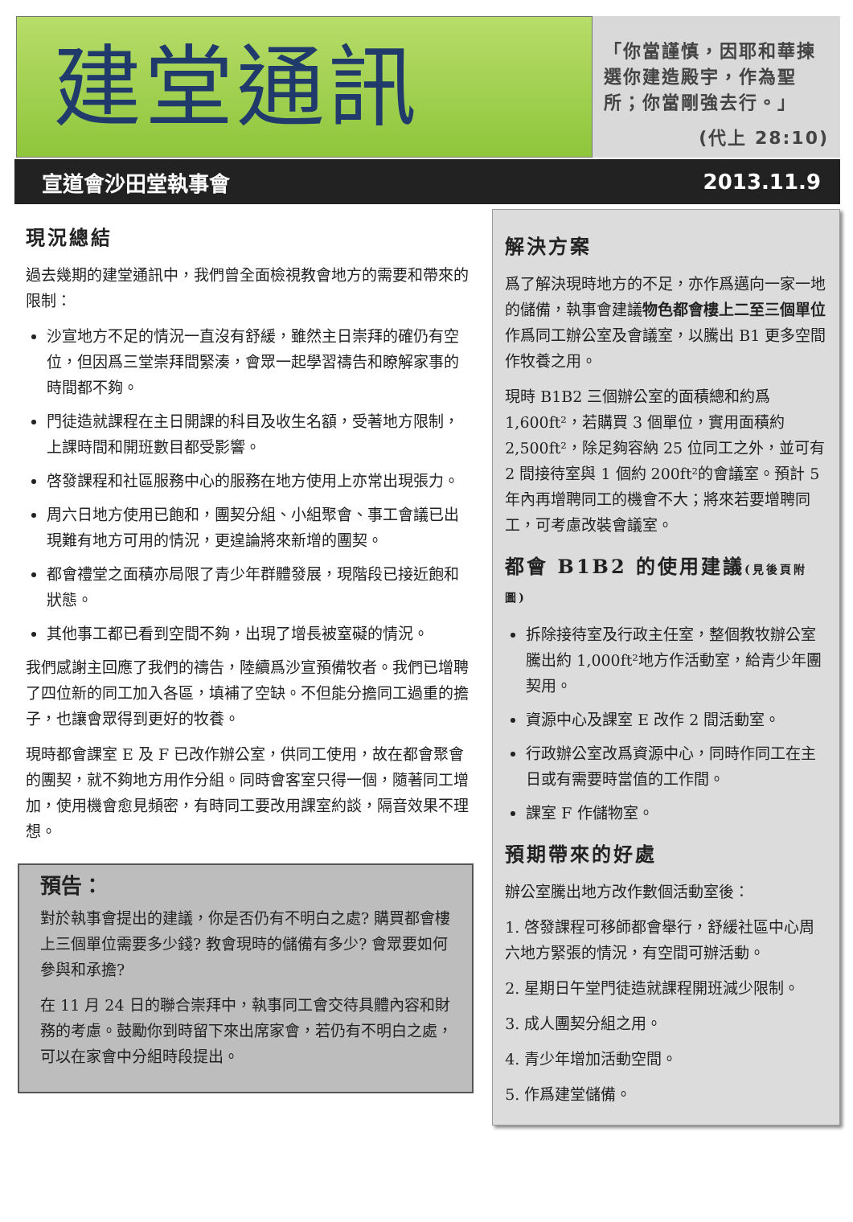建堂通訊
「你當謹慎，因耶和華揀選你建造殿宇，作為聖所；你當剛強去行。」
(代上 28:10)
宣道會沙田堂執事會 2013.11.9
現況總結
過去幾期的建堂通訊中，我們曾全面檢視教會地方的需要和帶來的限制：
沙宣地方不足的情況一直沒有舒緩，雖然主日崇拜的確仍有空位，但因爲三堂崇拜間緊湊，會眾一起學習禱告和瞭解家事的時間都不夠。
門徒造就課程在主日開課的科目及收生名額，受著地方限制，上課時間和開班數目都受影響。
啓發課程和社區服務中心的服務在地方使用上亦常出現張力。
周六日地方使用已飽和，團契分組、小組聚會、事工會議已出現難有地方可用的情況，更遑論將來新增的團契。
都會禮堂之面積亦局限了青少年群體發展，現階段已接近飽和狀態。
其他事工都已看到空間不夠，出現了增長被窒礙的情況。
我們感謝主回應了我們的禱告，陸續爲沙宣預備牧者。我們已增聘了四位新的同工加入各區，填補了空缺。不但能分擔同工過重的擔子，也讓會眾得到更好的牧養。
現時都會課室 E 及 F 已改作辦公室，供同工使用，故在都會聚會的團契，就不夠地方用作分組。同時會客室只得一個，隨著同工增加，使用機會愈見頻密，有時同工要改用課室約談，隔音效果不理想。
預告：
對於執事會提出的建議，你是否仍有不明白之處? 購買都會樓上三個單位需要多少錢? 教會現時的儲備有多少? 會眾要如何參與和承擔?
在 11 月 24 日的聯合崇拜中，執事同工會交待具體內容和財務的考慮。鼓勵你到時留下來出席家會，若仍有不明白之處，可以在家會中分組時段提出。
解決方案
爲了解決現時地方的不足，亦作爲邁向一家一地的儲備，執事會建議物色都會樓上二至三個單位作爲同工辦公室及會議室，以騰出 B1 更多空間作牧養之用。
現時 B1B2 三個辦公室的面積總和約爲 1,600ft²，若購買 3 個單位，實用面積約 2,500ft²，除足夠容納 25 位同工之外，並可有 2 間接待室與 1 個約 200ft²的會議室。預計 5 年內再增聘同工的機會不大；將來若要增聘同工，可考慮改裝會議室。
都會 B1B2 的使用建議(見後頁附圖)
拆除接待室及行政主任室，整個教牧辦公室騰出約 1,000ft²地方作活動室，給青少年團契用。
資源中心及課室 E 改作 2 間活動室。
行政辦公室改爲資源中心，同時作同工在主日或有需要時當值的工作間。
課室 F 作儲物室。
預期帶來的好處
辦公室騰出地方改作數個活動室後：
1. 啓發課程可移師都會舉行，舒緩社區中心周六地方緊張的情況，有空間可辦活動。
2. 星期日午堂門徒造就課程開班減少限制。
3. 成人團契分組之用。
4. 青少年增加活動空間。
5. 作爲建堂儲備。